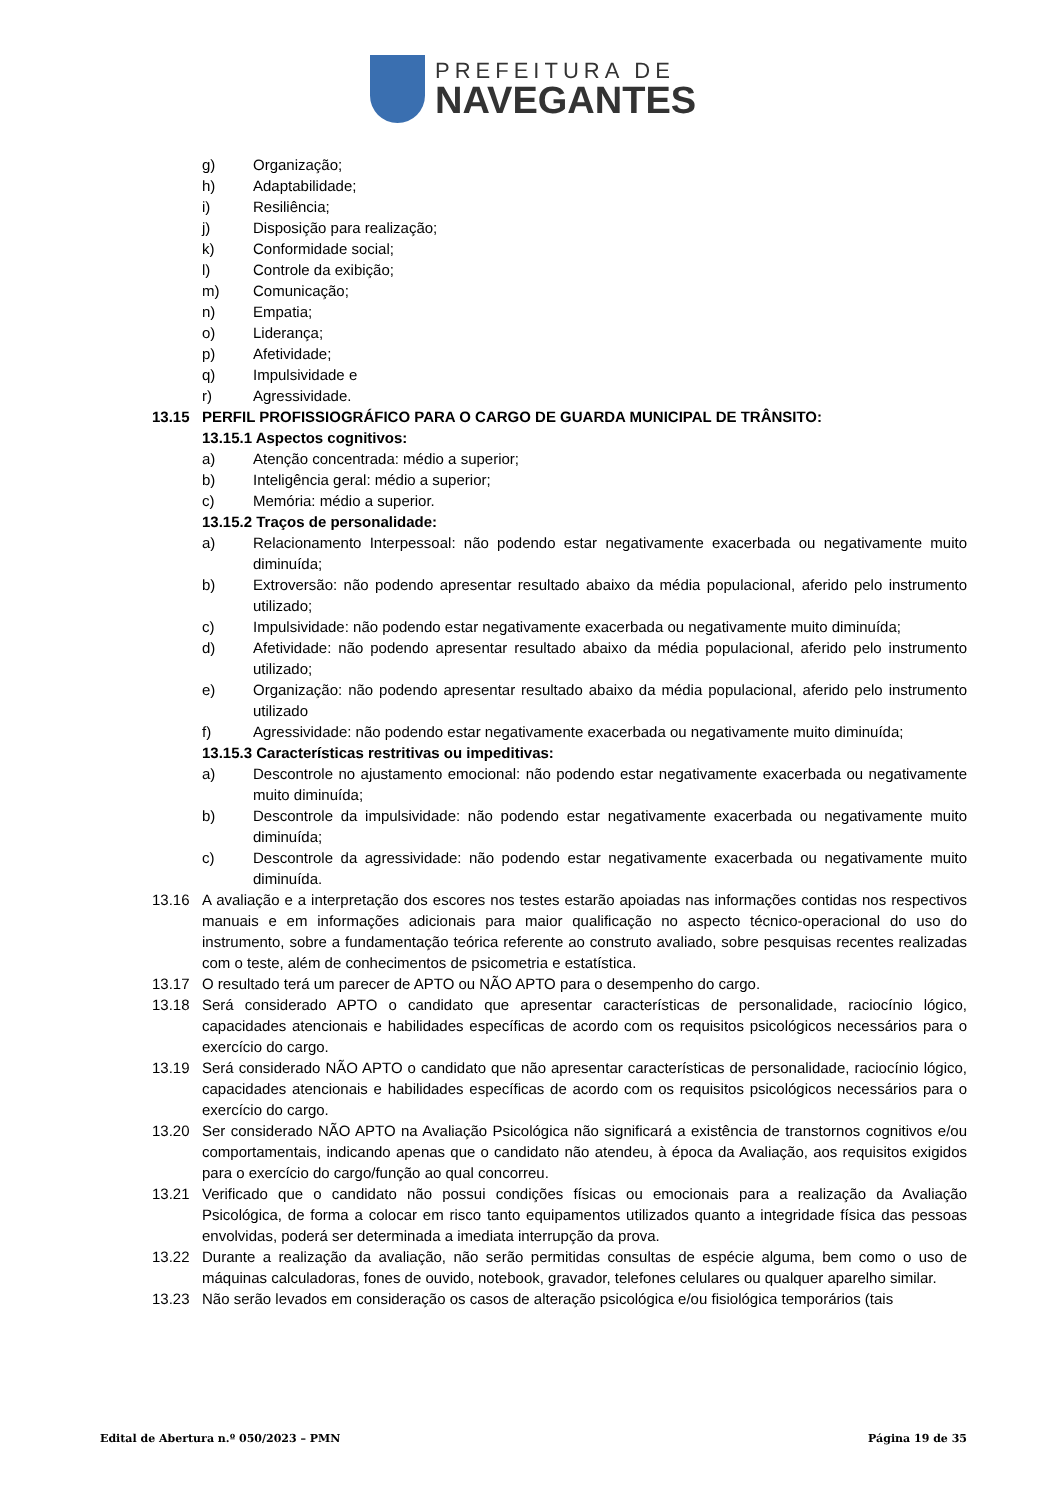PREFEITURA DE
NAVEGANTES
g) Organização;
h) Adaptabilidade;
i) Resiliência;
j) Disposição para realização;
k) Conformidade social;
l) Controle da exibição;
m) Comunicação;
n) Empatia;
o) Liderança;
p) Afetividade;
q) Impulsividade e
r) Agressividade.
13.15 PERFIL PROFISSIOGRÁFICO PARA O CARGO DE GUARDA MUNICIPAL DE TRÂNSITO:
13.15.1 Aspectos cognitivos:
a) Atenção concentrada: médio a superior;
b) Inteligência geral: médio a superior;
c) Memória: médio a superior.
13.15.2 Traços de personalidade:
a) Relacionamento Interpessoal: não podendo estar negativamente exacerbada ou negativamente muito diminuída;
b) Extroversão: não podendo apresentar resultado abaixo da média populacional, aferido pelo instrumento utilizado;
c) Impulsividade: não podendo estar negativamente exacerbada ou negativamente muito diminuída;
d) Afetividade: não podendo apresentar resultado abaixo da média populacional, aferido pelo instrumento utilizado;
e) Organização: não podendo apresentar resultado abaixo da média populacional, aferido pelo instrumento utilizado
f) Agressividade: não podendo estar negativamente exacerbada ou negativamente muito diminuída;
13.15.3 Características restritivas ou impeditivas:
a) Descontrole no ajustamento emocional: não podendo estar negativamente exacerbada ou negativamente muito diminuída;
b) Descontrole da impulsividade: não podendo estar negativamente exacerbada ou negativamente muito diminuída;
c) Descontrole da agressividade: não podendo estar negativamente exacerbada ou negativamente muito diminuída.
13.16 A avaliação e a interpretação dos escores nos testes estarão apoiadas nas informações contidas nos respectivos manuais e em informações adicionais para maior qualificação no aspecto técnico-operacional do uso do instrumento, sobre a fundamentação teórica referente ao construto avaliado, sobre pesquisas recentes realizadas com o teste, além de conhecimentos de psicometria e estatística.
13.17 O resultado terá um parecer de APTO ou NÃO APTO para o desempenho do cargo.
13.18 Será considerado APTO o candidato que apresentar características de personalidade, raciocínio lógico, capacidades atencionais e habilidades específicas de acordo com os requisitos psicológicos necessários para o exercício do cargo.
13.19 Será considerado NÃO APTO o candidato que não apresentar características de personalidade, raciocínio lógico, capacidades atencionais e habilidades específicas de acordo com os requisitos psicológicos necessários para o exercício do cargo.
13.20 Ser considerado NÃO APTO na Avaliação Psicológica não significará a existência de transtornos cognitivos e/ou comportamentais, indicando apenas que o candidato não atendeu, à época da Avaliação, aos requisitos exigidos para o exercício do cargo/função ao qual concorreu.
13.21 Verificado que o candidato não possui condições físicas ou emocionais para a realização da Avaliação Psicológica, de forma a colocar em risco tanto equipamentos utilizados quanto a integridade física das pessoas envolvidas, poderá ser determinada a imediata interrupção da prova.
13.22 Durante a realização da avaliação, não serão permitidas consultas de espécie alguma, bem como o uso de máquinas calculadoras, fones de ouvido, notebook, gravador, telefones celulares ou qualquer aparelho similar.
13.23 Não serão levados em consideração os casos de alteração psicológica e/ou fisiológica temporários (tais
Edital de Abertura n.º 050/2023 – PMN Página 19 de 35